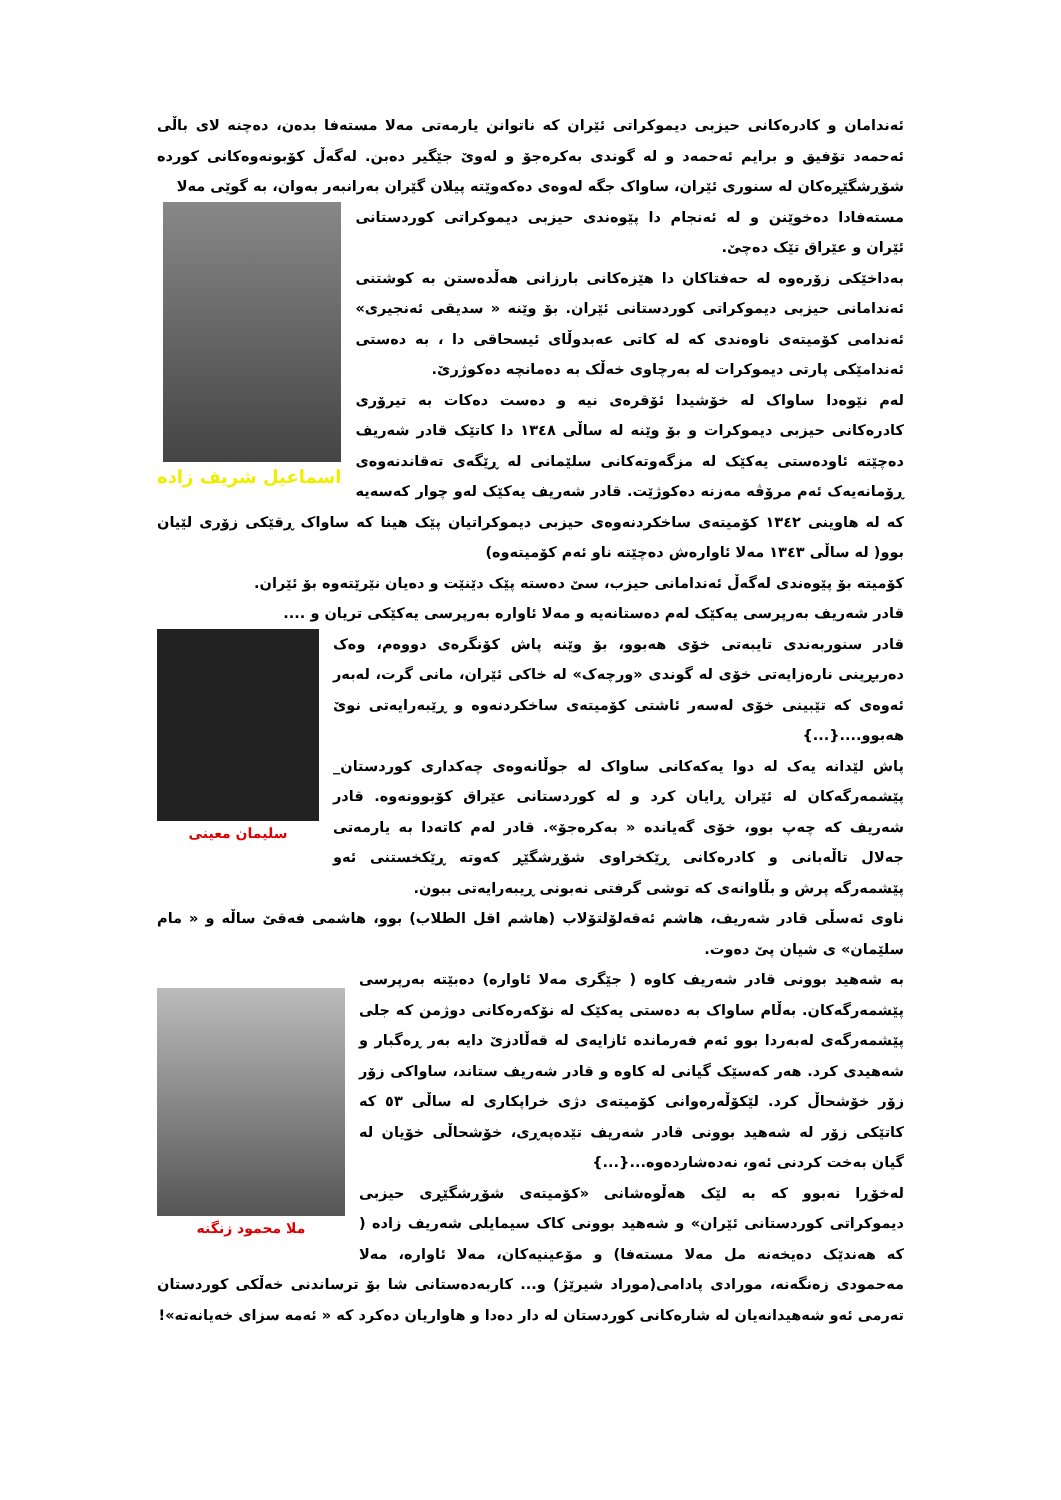ئەندامان و کادرەکانی حیزبی دیموکراتی ئێران کە ناتوانن یارمەتی مەلا مستەفا بدەن، دەچنە لای باڵی ئەحمەد تۆفیق و برایم ئەحمەد و لە گوندی بەکرەجۆ و لەوێ جێگیر دەبن. لەگەڵ کۆبونەوەکانی کوردە شۆڕشگێڕەکان لە سنوری ئێران، ساواک جگە لەوەی دەکەوێتە پیلان گێران بەرانبەر بەوان، بە گوێی مەلا
اسماعیل شریف زاده
مستەفادا دەخوێنن و لە ئەنجام دا پێوەندی حیزبی دیموکراتی کوردستانی ئێران و عێراق تێک دەچێ.
بەداخێکی زۆرەوە لە حەفتاکان دا هێزەکانی بارزانی هەڵدەستن بە کوشتنی ئەندامانی حیزبی دیموکراتی کوردستانی ئێران. بۆ وێنە « سدیقی ئەنجیری» ئەندامی کۆمیتەی ناوەندی کە لە کاتی عەبدوڵای ئیسحاقی دا ، بە دەستی ئەندامێکی پارتی دیموکرات لە بەرچاوی خەڵک بە دەمانچە دەکوژرێ.
لەم نێوەدا ساواک لە خۆشیدا ئۆقرەی نیە و دەست دەکات بە تیرۆری کادرەکانی حیزبی دیموکرات و بۆ وێنە لە ساڵی ١٣٤٨ دا کاتێک قادر شەریف دەچێتە ئاودەستی یەکێک لە مزگەوتەکانی سلێمانی لە ڕێگەی تەقاندنەوەی ڕۆمانەیەک ئەم مرۆڤە مەزنە دەکوژێت. قادر شەریف یەکێک لەو چوار کەسەیە کە لە هاوینی ١٣٤٢ کۆمیتەی ساخکردنەوەی حیزبی دیموکراتیان پێک هینا کە ساواک ڕقێکی زۆری لێیان بوو( لە ساڵی ١٣٤٣ مەلا ئاوارەش دەچێتە ناو ئەم کۆمیتەوە)
کۆمیتە بۆ پێوەندی لەگەڵ ئەندامانی حیزب، سێ دەستە پێک دێنێت و دەیان نێرێتەوە بۆ ئێران.
قادر شەریف بەرپرسی یەکێک لەم دەستانەیە و مەلا ئاوارە بەرپرسی یەکێکی تریان و ....
سلیمان معینی
قادر سنوربەندی تایبەتی خۆی هەبوو، بۆ وێنە پاش کۆنگرەی دووەم، وەک دەربڕینی نارەزایەتی خۆی لە گوندی «ورچەک» لە خاکی ئێران، مانی گرت، لەبەر ئەوەی کە تێبینی خۆی لەسەر ئاشتی کۆمیتەی ساخکردنەوە و ڕێبەرایەتی نوێ هەبوو....{...}
پاش لێدانە یەک لە دوا یەکەکانی ساواک لە جوڵانەوەی چەکداری کوردستان_ پێشمەرگەکان لە ئێران ڕایان کرد و لە کوردستانی عێراق کۆبوونەوە. قادر شەریف کە چەپ بوو، خۆی گەیاندە « بەکرەجۆ». قادر لەم کاتەدا بە یارمەتی جەلال تاڵەبانی و کادرەکانی ڕێکخراوی شۆڕشگێڕ کەوتە ڕێکخستنی ئەو پێشمەرگە پرش و بڵاوانەی کە توشی گرفتی نەبونی ڕیبەرایەتی ببون.
ناوی ئەسڵی قادر شەریف، هاشم ئەقەلۆلتۆلاب (هاشم اقل الطلاب) بوو، هاشمی فەقێ ساڵە و « مام سلێمان» ی شیان پێ دەوت.
ملا محمود زنگنه
بە شەهید بوونی قادر شەریف کاوە ( جێگری مەلا ئاوارە) دەبێتە بەرپرسی پێشمەرگەکان. بەڵام ساواک بە دەستی یەکێک لە نۆکەرەکانی دوژمن کە جلی پێشمەرگەی لەبەردا بوو ئەم فەرماندە ئازایەی لە قەڵادزێ دایە بەر ڕەگبار و شەهیدی کرد. هەر کەسێک گیانی لە کاوە و قادر شەریف ستاند، ساواکی زۆر زۆر خۆشحاڵ کرد. لێکۆڵەرەوانی کۆمیتەی دژی خراپکاری لە ساڵی ٥٣ کە کاتێکی زۆر لە شەهید بوونی قادر شەریف تێدەپەڕی، خۆشحاڵی خۆیان لە گیان بەخت کردنی ئەو، نەدەشاردەوە...{...}
لەخۆڕا نەبوو کە بە لێک هەڵوەشانی «کۆمیتەی شۆڕشگێڕی حیزبی دیموکراتی کوردستانی ئێران» و شەهید بوونی کاک سیمایلی شەریف زادە ( کە هەندێک دەیخەنە مل مەلا مستەفا) و مۆعینیەکان، مەلا ئاوارە، مەلا مەحمودی زەنگەنە، مورادی پادامی(موراد شیرێژ) و... کاربەدەستانی شا بۆ ترساندنی خەڵکی کوردستان تەرمی ئەو شەهیدانەیان لە شارەکانی کوردستان لە دار دەدا و هاواریان دەکرد کە « ئەمە سزای خەیانەتە»!